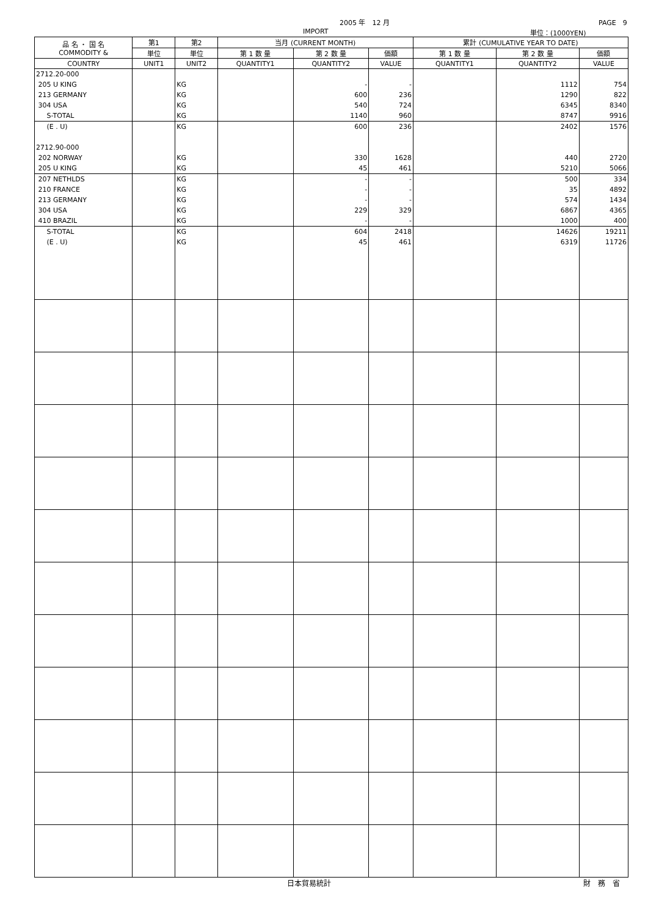2005 年　12 月 PAGE　9
IMPORT 単位：(1000YEN)
| 品 名 ・ 国 名 COMMODITY & | 第1 | 第2 | 当月 (CURRENT MONTH) | | | 累計 (CUMULATIVE YEAR TO DATE) | | |
| --- | --- | --- | --- | --- | --- | --- | --- | --- |
| | 単位 | 単位 | 第 1 数 量 | 第 2 数 量 | 価額 | 第 1 数 量 | 第 2 数 量 | 価額 |
| COUNTRY | UNIT1 | UNIT2 | QUANTITY1 | QUANTITY2 | VALUE | QUANTITY1 | QUANTITY2 | VALUE |
| 2712.20-000 | | | | | | | | |
| 205 U KING | | KG | | - | - | | 1112 | 754 |
| 213 GERMANY | | KG | | 600 | 236 | | 1290 | 822 |
| 304 USA | | KG | | 540 | 724 | | 6345 | 8340 |
| S-TOTAL | | KG | | 1140 | 960 | | 8747 | 9916 |
| (E . U) | | KG | | 600 | 236 | | 2402 | 1576 |
| 2712.90-000 | | | | | | | | |
| 202 NORWAY | | KG | | 330 | 1628 | | 440 | 2720 |
| 205 U KING | | KG | | 45 | 461 | | 5210 | 5066 |
| 207 NETHLDS | | KG | | - | - | | 500 | 334 |
| 210 FRANCE | | KG | | - | - | | 35 | 4892 |
| 213 GERMANY | | KG | | - | - | | 574 | 1434 |
| 304 USA | | KG | | 229 | 329 | | 6867 | 4365 |
| 410 BRAZIL | | KG | | - | - | | 1000 | 400 |
| S-TOTAL | | KG | | 604 | 2418 | | 14626 | 19211 |
| (E . U) | | KG | | 45 | 461 | | 6319 | 11726 |
日本貿易統計 財　務　省